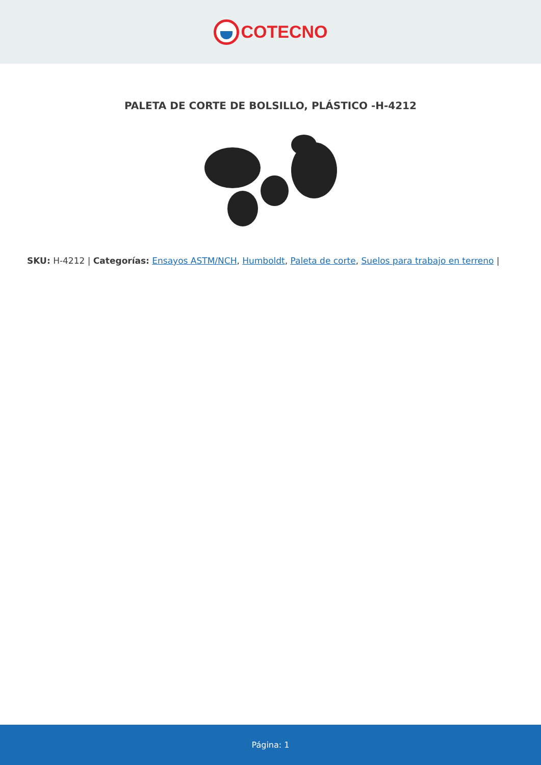COTECNO
PALETA DE CORTE DE BOLSILLO, PLÁSTICO -H-4212
SKU: H-4212 | Categorías: Ensayos ASTM/NCH, Humboldt, Paleta de corte, Suelos para trabajo en terreno |
Página: 1